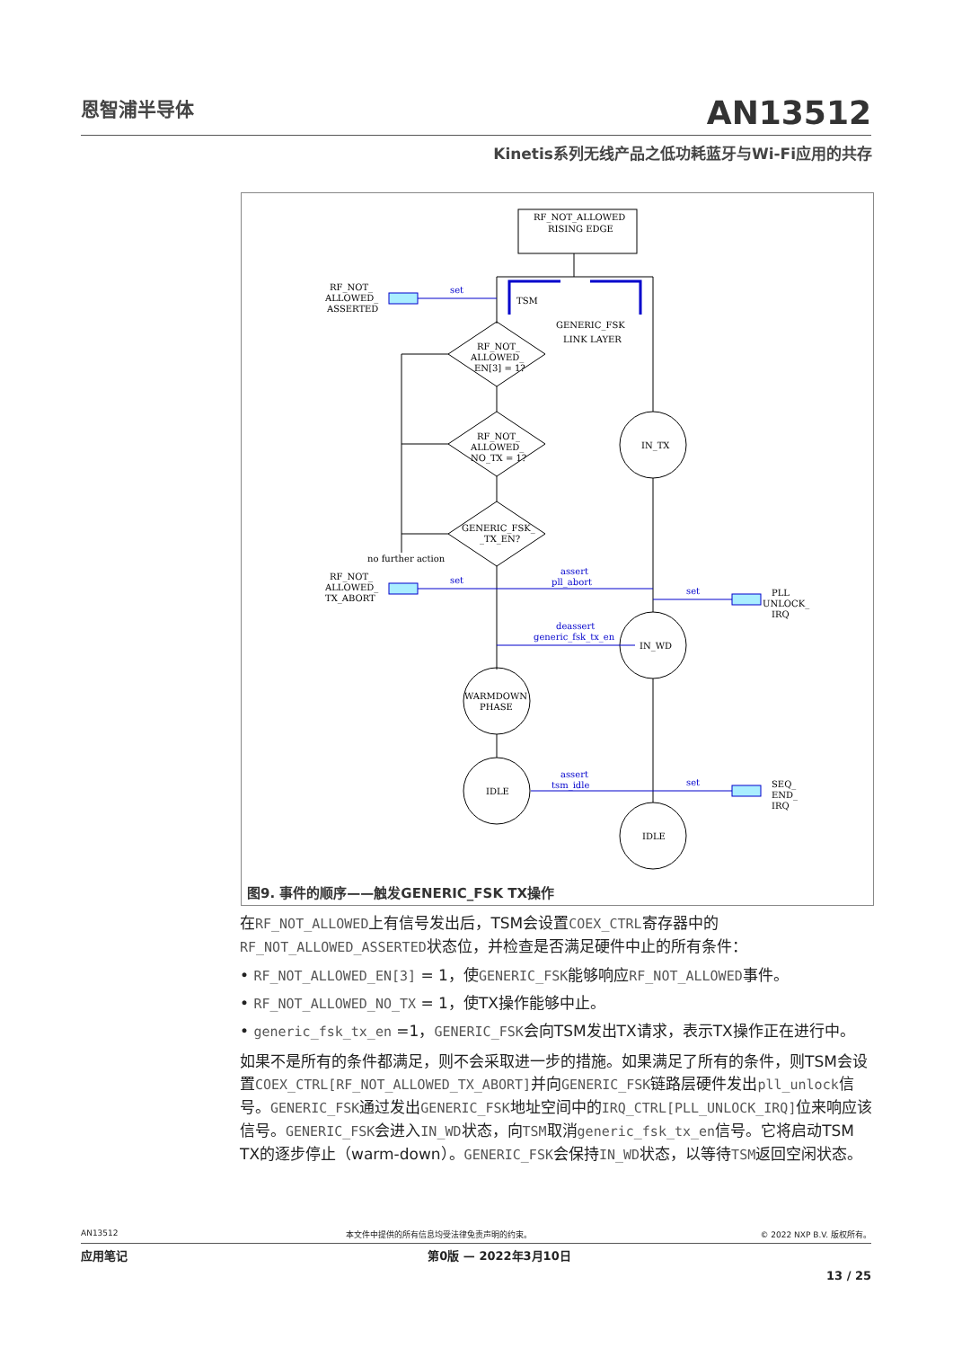恩智浦半导体 AN13512
Kinetis系列无线产品之低功耗蓝牙与Wi-Fi应用的共存
RF_NOT_ALLOWED
RISING EDGE
TSM
GENERIC_FSK
LINK LAYER
RF_NOT_
ALLOWED_
ASSERTED
RF_NOT_
ALLOWED_
EN[3] = 1?
RF_NOT_
ALLOWED_
NO_TX = 1?
GENERIC_FSK_
_TX_EN?
no further action
RF_NOT_
ALLOWED_
TX_ABORT
IN_TX
IN_WD
WARMDOWN
PHASE
IDLE
IDLE
PLL
UNLOCK_
IRQ
SEQ_
END_
IRQ
set
set
assert
pll_abort
set
deassert
generic_fsk_tx_en
assert
tsm_idle
set
图9. 事件的顺序——触发GENERIC_FSK TX操作
在RF_NOT_ALLOWED上有信号发出后，TSM会设置COEX_CTRL寄存器中的RF_NOT_ALLOWED_ASSERTED状态位，并检查是否满足硬件中止的所有条件：
• RF_NOT_ALLOWED_EN[3] = 1，使GENERIC_FSK能够响应RF_NOT_ALLOWED事件。
• RF_NOT_ALLOWED_NO_TX = 1，使TX操作能够中止。
• generic_fsk_tx_en =1，GENERIC_FSK会向TSM发出TX请求，表示TX操作正在进行中。
如果不是所有的条件都满足，则不会采取进一步的措施。如果满足了所有的条件，则TSM会设置COEX_CTRL[RF_NOT_ALLOWED_TX_ABORT] 并向GENERIC_FSK链路层硬件发出pll_unlock信号。GENERIC_FSK通过发出GENERIC_FSK地址空间中的IRQ_CTRL[PLL_UNLOCK_IRQ] 位来响应该信号。GENERIC_FSK会进入IN_WD状态，向TSM取消generic_fsk_tx_en信号。它将启动TSM TX的逐步停止（warm-down）。GENERIC_FSK会保持IN_WD状态，以等待TSM返回空闲状态。
AN13512 本文件中提供的所有信息均受法律免责声明的约束。 © 2022 NXP B.V. 版权所有。
应用笔记 第0版 — 2022年3月10日
13 / 25